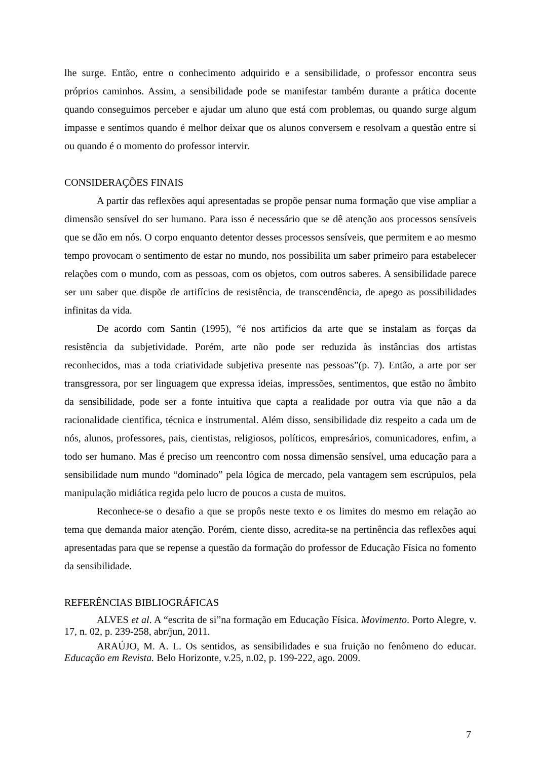lhe surge. Então, entre o conhecimento adquirido e a sensibilidade, o professor encontra seus próprios caminhos. Assim, a sensibilidade pode se manifestar também durante a prática docente quando conseguimos perceber e ajudar um aluno que está com problemas, ou quando surge algum impasse e sentimos quando é melhor deixar que os alunos conversem e resolvam a questão entre si ou quando é o momento do professor intervir.
CONSIDERAÇÕES FINAIS
A partir das reflexões aqui apresentadas se propõe pensar numa formação que vise ampliar a dimensão sensível do ser humano. Para isso é necessário que se dê atenção aos processos sensíveis que se dão em nós. O corpo enquanto detentor desses processos sensíveis, que permitem e ao mesmo tempo provocam o sentimento de estar no mundo, nos possibilita um saber primeiro para estabelecer relações com o mundo, com as pessoas, com os objetos, com outros saberes. A sensibilidade parece ser um saber que dispõe de artifícios de resistência, de transcendência, de apego as possibilidades infinitas da vida.
De acordo com Santin (1995), “é nos artifícios da arte que se instalam as forças da resistência da subjetividade. Porém, arte não pode ser reduzida às instâncias dos artistas reconhecidos, mas a toda criatividade subjetiva presente nas pessoas”(p. 7). Então, a arte por ser transgressora, por ser linguagem que expressa ideias, impressões, sentimentos, que estão no âmbito da sensibilidade, pode ser a fonte intuitiva que capta a realidade por outra via que não a da racionalidade científica, técnica e instrumental. Além disso, sensibilidade diz respeito a cada um de nós, alunos, professores, pais, cientistas, religiosos, políticos, empresários, comunicadores, enfim, a todo ser humano. Mas é preciso um reencontro com nossa dimensão sensível, uma educação para a sensibilidade num mundo “dominado” pela lógica de mercado, pela vantagem sem escrúpulos, pela manipulação midiática regida pelo lucro de poucos a custa de muitos.
Reconhece-se o desafio a que se propôs neste texto e os limites do mesmo em relação ao tema que demanda maior atenção. Porém, ciente disso, acredita-se na pertinência das reflexões aqui apresentadas para que se repense a questão da formação do professor de Educação Física no fomento da sensibilidade.
REFERÊNCIAS BIBLIOGRÁFICAS
ALVES et al. A “escrita de si”na formação em Educação Física. Movimento. Porto Alegre, v. 17, n. 02, p. 239-258, abr/jun, 2011.
ARAÚJO, M. A. L. Os sentidos, as sensibilidades e sua fruição no fenômeno do educar. Educação em Revista. Belo Horizonte, v.25, n.02, p. 199-222, ago. 2009.
7